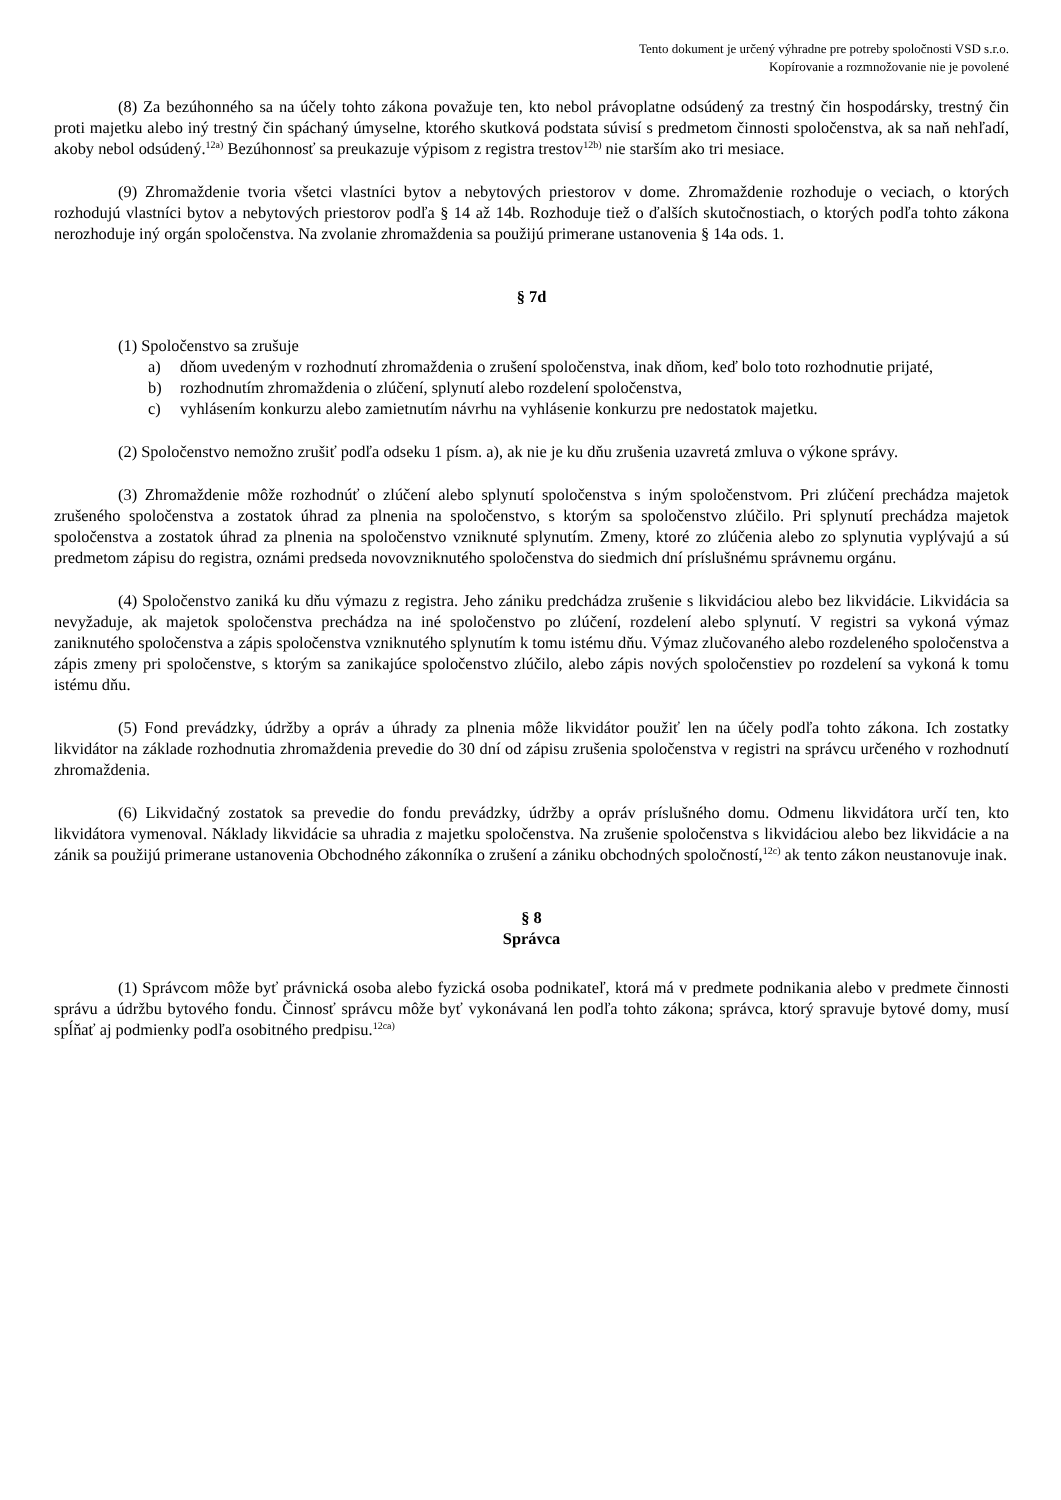Tento dokument je určený výhradne pre potreby spoločnosti VSD s.r.o.
Kopírovanie a rozmnožovanie nie je povolené
(8) Za bezúhonného sa na účely tohto zákona považuje ten, kto nebol právoplatne odsúdený za trestný čin hospodársky, trestný čin proti majetku alebo iný trestný čin spáchaný úmyselne, ktorého skutková podstata súvisí s predmetom činnosti spoločenstva, ak sa naň nehľadí, akoby nebol odsúdený.<sup>12a)</sup> Bezúhonnosť sa preukazuje výpisom z registra trestov<sup>12b)</sup> nie starším ako tri mesiace.
(9) Zhromaždenie tvoria všetci vlastníci bytov a nebytových priestorov v dome. Zhromaždenie rozhoduje o veciach, o ktorých rozhodujú vlastníci bytov a nebytových priestorov podľa § 14 až 14b. Rozhoduje tiež o ďalších skutočnostiach, o ktorých podľa tohto zákona nerozhoduje iný orgán spoločenstva. Na zvolanie zhromaždenia sa použijú primerane ustanovenia § 14a ods. 1.
§ 7d
(1) Spoločenstvo sa zrušuje
a) dňom uvedeným v rozhodnutí zhromaždenia o zrušení spoločenstva, inak dňom, keď bolo toto rozhodnutie prijaté,
b) rozhodnutím zhromaždenia o zlúčení, splynutí alebo rozdelení spoločenstva,
c) vyhlásením konkurzu alebo zamietnutím návrhu na vyhlásenie konkurzu pre nedostatok majetku.
(2) Spoločenstvo nemožno zrušiť podľa odseku 1 písm. a), ak nie je ku dňu zrušenia uzavretá zmluva o výkone správy.
(3) Zhromaždenie môže rozhodnúť o zlúčení alebo splynutí spoločenstva s iným spoločenstvom. Pri zlúčení prechádza majetok zrušeného spoločenstva a zostatok úhrad za plnenia na spoločenstvo, s ktorým sa spoločenstvo zlúčilo. Pri splynutí prechádza majetok spoločenstva a zostatok úhrad za plnenia na spoločenstvo vzniknuté splynutím. Zmeny, ktoré zo zlúčenia alebo zo splynutia vyplývajú a sú predmetom zápisu do registra, oznámi predseda novovzniknutého spoločenstva do siedmich dní príslušnému správnemu orgánu.
(4) Spoločenstvo zaniká ku dňu výmazu z registra. Jeho zániku predchádza zrušenie s likvidáciou alebo bez likvidácie. Likvidácia sa nevyžaduje, ak majetok spoločenstva prechádza na iné spoločenstvo po zlúčení, rozdelení alebo splynutí. V registri sa vykoná výmaz zaniknutého spoločenstva a zápis spoločenstva vzniknutého splynutím k tomu istému dňu. Výmaz zlučovaného alebo rozdeleného spoločenstva a zápis zmeny pri spoločenstve, s ktorým sa zanikajúce spoločenstvo zlúčilo, alebo zápis nových spoločenstiev po rozdelení sa vykoná k tomu istému dňu.
(5) Fond prevádzky, údržby a opráv a úhrady za plnenia môže likvidátor použiť len na účely podľa tohto zákona. Ich zostatky likvidátor na základe rozhodnutia zhromaždenia prevedie do 30 dní od zápisu zrušenia spoločenstva v registri na správcu určeného v rozhodnutí zhromaždenia.
(6) Likvidačný zostatok sa prevedie do fondu prevádzky, údržby a opráv príslušného domu. Odmenu likvidátora určí ten, kto likvidátora vymenoval. Náklady likvidácie sa uhradia z majetku spoločenstva. Na zrušenie spoločenstva s likvidáciou alebo bez likvidácie a na zánik sa použijú primerane ustanovenia Obchodného zákonníka o zrušení a zániku obchodných spoločností,<sup>12c)</sup> ak tento zákon neustanovuje inak.
§ 8
Správca
(1) Správcom môže byť právnická osoba alebo fyzická osoba podnikateľ, ktorá má v predmete podnikania alebo v predmete činnosti správu a údržbu bytového fondu. Činnosť správcu môže byť vykonávaná len podľa tohto zákona; správca, ktorý spravuje bytové domy, musí spĺňať aj podmienky podľa osobitného predpisu.<sup>12ca)</sup>